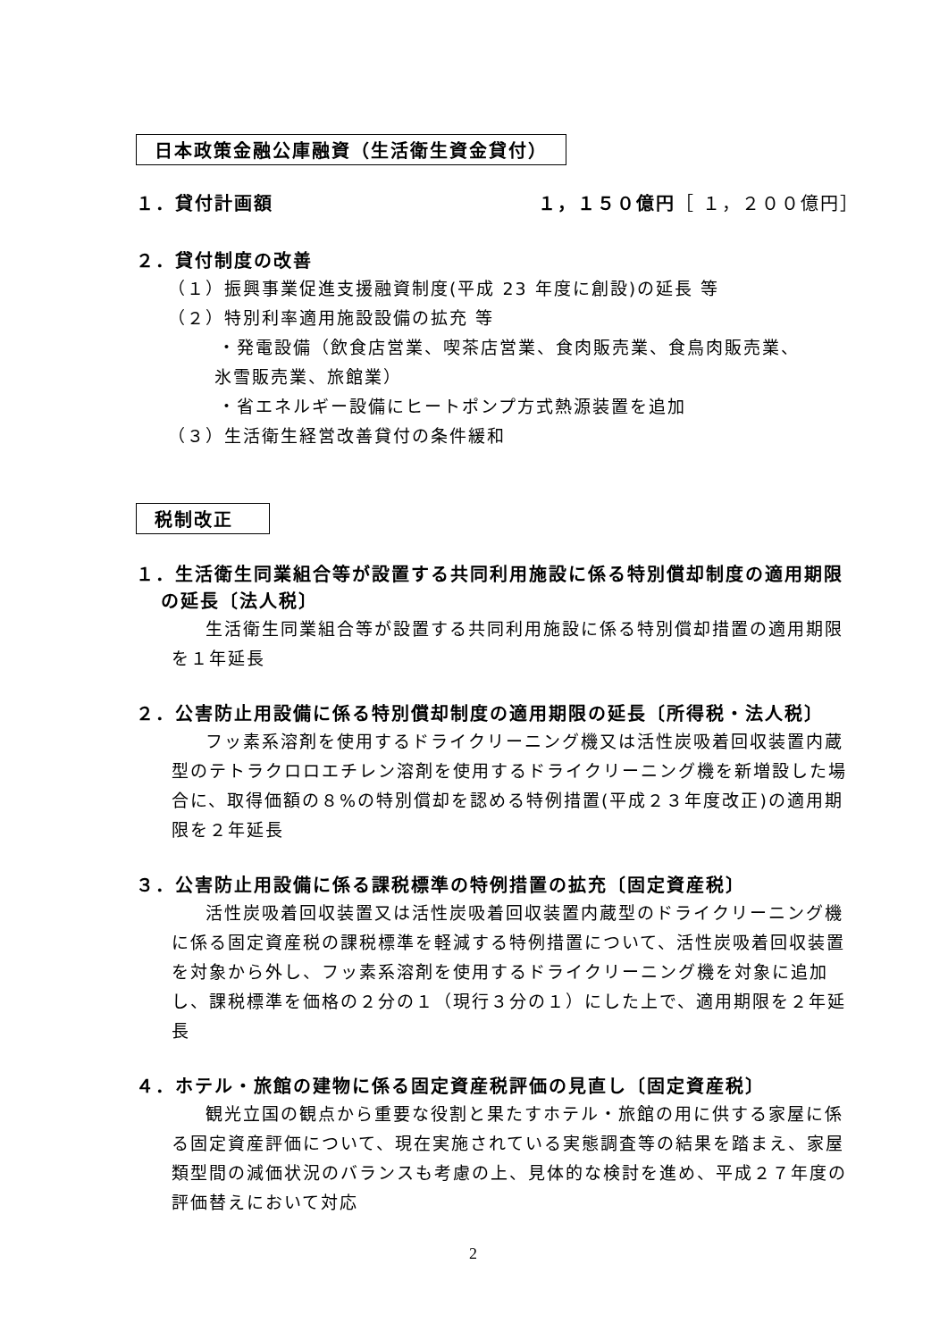日本政策金融公庫融資（生活衛生資金貸付）
１．貸付計画額 １，１５０億円［ １，２００億円］
２．貸付制度の改善
（１）振興事業促進支援融資制度(平成 23 年度に創設)の延長 等
（２）特別利率適用施設設備の拡充 等
・発電設備（飲食店営業、喫茶店営業、食肉販売業、食鳥肉販売業、
氷雪販売業、旅館業）
・省エネルギー設備にヒートポンプ方式熱源装置を追加
（３）生活衛生経営改善貸付の条件緩和
税制改正
１．生活衛生同業組合等が設置する共同利用施設に係る特別償却制度の適用期限の延長〔法人税〕
生活衛生同業組合等が設置する共同利用施設に係る特別償却措置の適用期限を１年延長
２．公害防止用設備に係る特別償却制度の適用期限の延長〔所得税・法人税〕
フッ素系溶剤を使用するドライクリーニング機又は活性炭吸着回収装置内蔵型のテトラクロロエチレン溶剤を使用するドライクリーニング機を新増設した場合に、取得価額の８%の特別償却を認める特例措置(平成２３年度改正)の適用期限を２年延長
３．公害防止用設備に係る課税標準の特例措置の拡充〔固定資産税〕
活性炭吸着回収装置又は活性炭吸着回収装置内蔵型のドライクリーニング機に係る固定資産税の課税標準を軽減する特例措置について、活性炭吸着回収装置を対象から外し、フッ素系溶剤を使用するドライクリーニング機を対象に追加し、課税標準を価格の２分の１（現行３分の１）にした上で、適用期限を２年延長
４．ホテル・旅館の建物に係る固定資産税評価の見直し〔固定資産税〕
観光立国の観点から重要な役割と果たすホテル・旅館の用に供する家屋に係る固定資産評価について、現在実施されている実態調査等の結果を踏まえ、家屋類型間の減価状況のバランスも考慮の上、見体的な検討を進め、平成２７年度の評価替えにおいて対応
2